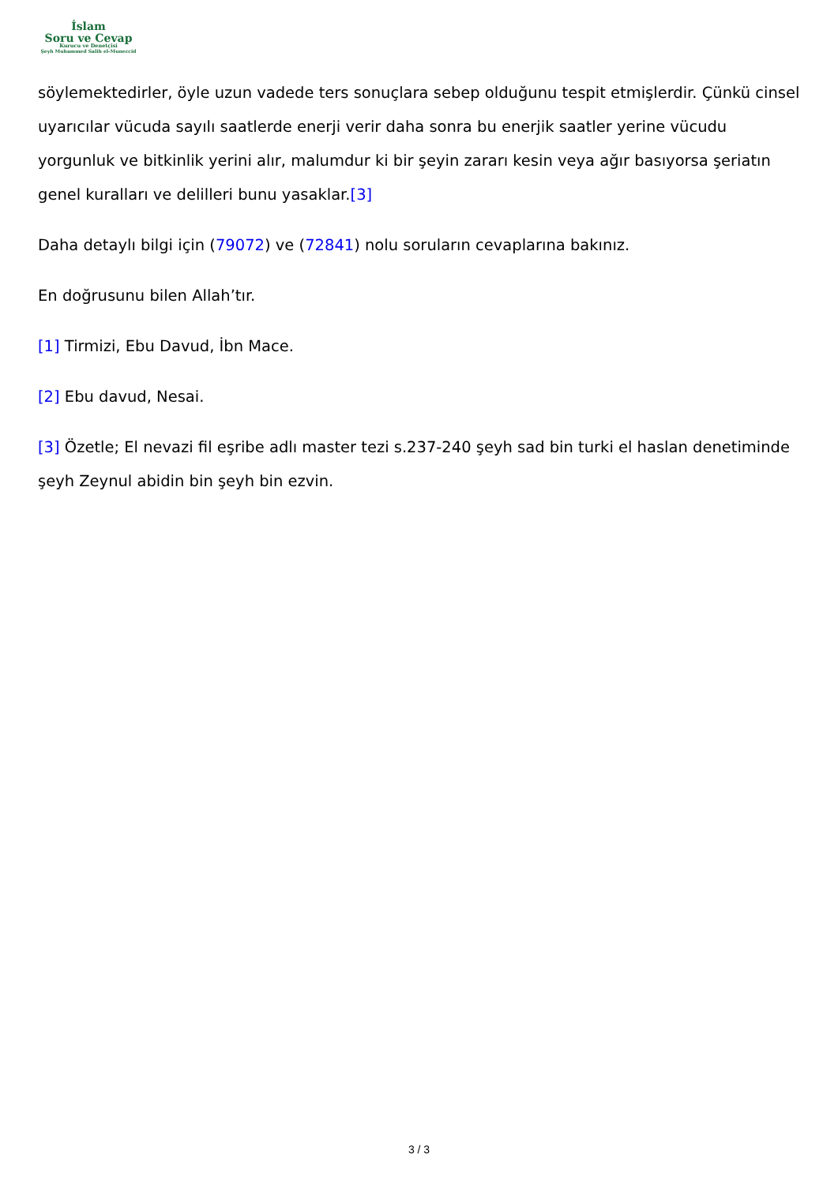İslam
Soru ve Cevap
Kurucu ve Denetçisi
Şeyh Muhammed Salih el-Muneccid
söylemektedirler, öyle uzun vadede ters sonuçlara sebep olduğunu tespit etmişlerdir. Çünkü cinsel uyarıcılar vücuda sayılı saatlerde enerji verir daha sonra bu enerjik saatler yerine vücudu yorgunluk ve bitkinlik yerini alır, malumdur ki bir şeyin zararı kesin veya ağır basıyorsa şeriatın genel kuralları ve delilleri bunu yasaklar.[3]
Daha detaylı bilgi için (79072) ve (72841) nolu soruların cevaplarına bakınız.
En doğrusunu bilen Allah’tır.
[1] Tirmizi, Ebu Davud, İbn Mace.
[2] Ebu davud, Nesai.
[3] Özetle; El nevazi fil eşribe adlı master tezi s.237-240 şeyh sad bin turki el haslan denetiminde şeyh Zeynul abidin bin şeyh bin ezvin.
3 / 3